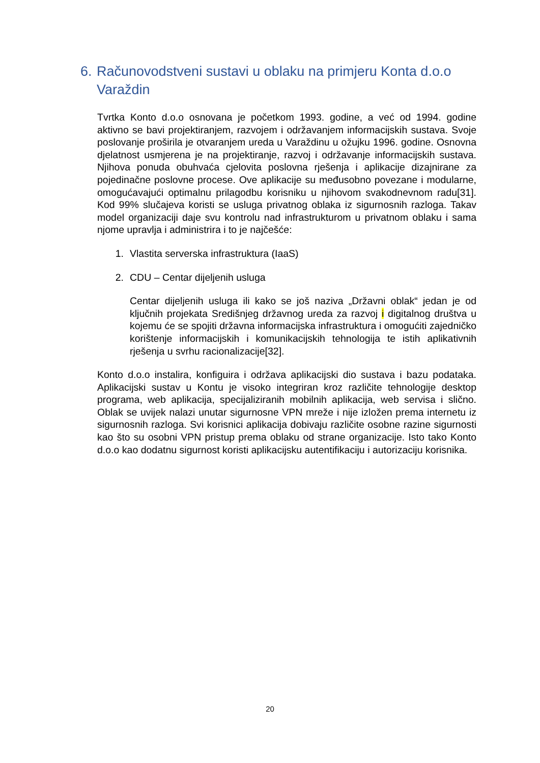6. Računovodstveni sustavi u oblaku na primjeru Konta d.o.o
Varaždin
Tvrtka Konto d.o.o osnovana je početkom 1993. godine, a već od 1994. godine aktivno se bavi projektiranjem, razvojem i održavanjem informacijskih sustava. Svoje poslovanje proširila je otvaranjem ureda u Varaždinu u ožujku 1996. godine. Osnovna djelatnost usmjerena je na projektiranje, razvoj i održavanje informacijskih sustava. Njihova ponuda obuhvaća cjelovita poslovna rješenja i aplikacije dizajnirane za pojedinačne poslovne procese. Ove aplikacije su međusobno povezane i modularne, omogućavajući optimalnu prilagodbu korisniku u njihovom svakodnevnom radu[31]. Kod 99% slučajeva koristi se usluga privatnog oblaka iz sigurnosnih razloga. Takav model organizaciji daje svu kontrolu nad infrastrukturom u privatnom oblaku i sama njome upravlja i administrira i to je najčešće:
1. Vlastita serverska infrastruktura (IaaS)
2. CDU – Centar dijeljenih usluga
Centar dijeljenih usluga ili kako se još naziva „Državni oblak“ jedan je od ključnih projekata Središnjeg državnog ureda za razvoj i digitalnog društva u kojemu će se spojiti državna informacijska infrastruktura i omogućiti zajedničko korištenje informacijskih i komunikacijskih tehnologija te istih aplikativnih rješenja u svrhu racionalizacije[32].
Konto d.o.o instalira, konfiguira i održava aplikacijski dio sustava i bazu podataka. Aplikacijski sustav u Kontu je visoko integriran kroz različite tehnologije desktop programa, web aplikacija, specijaliziranih mobilnih aplikacija, web servisa i slično. Oblak se uvijek nalazi unutar sigurnosne VPN mreže i nije izložen prema internetu iz sigurnosnih razloga. Svi korisnici aplikacija dobivaju različite osobne razine sigurnosti kao što su osobni VPN pristup prema oblaku od strane organizacije. Isto tako Konto d.o.o kao dodatnu sigurnost koristi aplikacijsku autentifikaciju i autorizaciju korisnika.
20